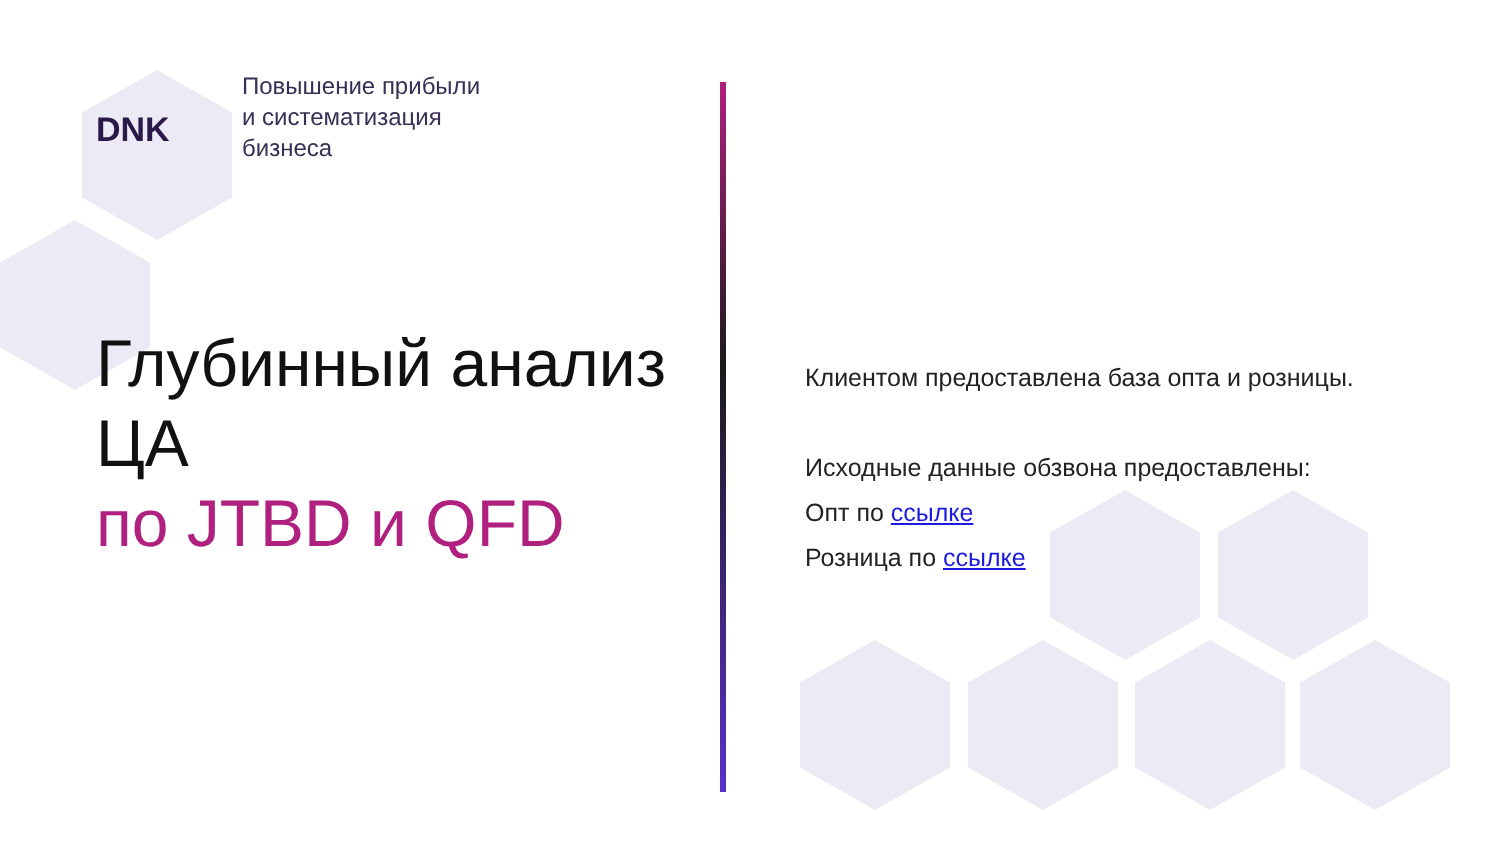DNK
Повышение прибыли
и систематизация
бизнеса
Глубинный анализ ЦА
по JTBD и QFD
Клиентом предоставлена база опта и розницы.
Исходные данные обзвона предоставлены:
Опт по ссылке
Розница по ссылке